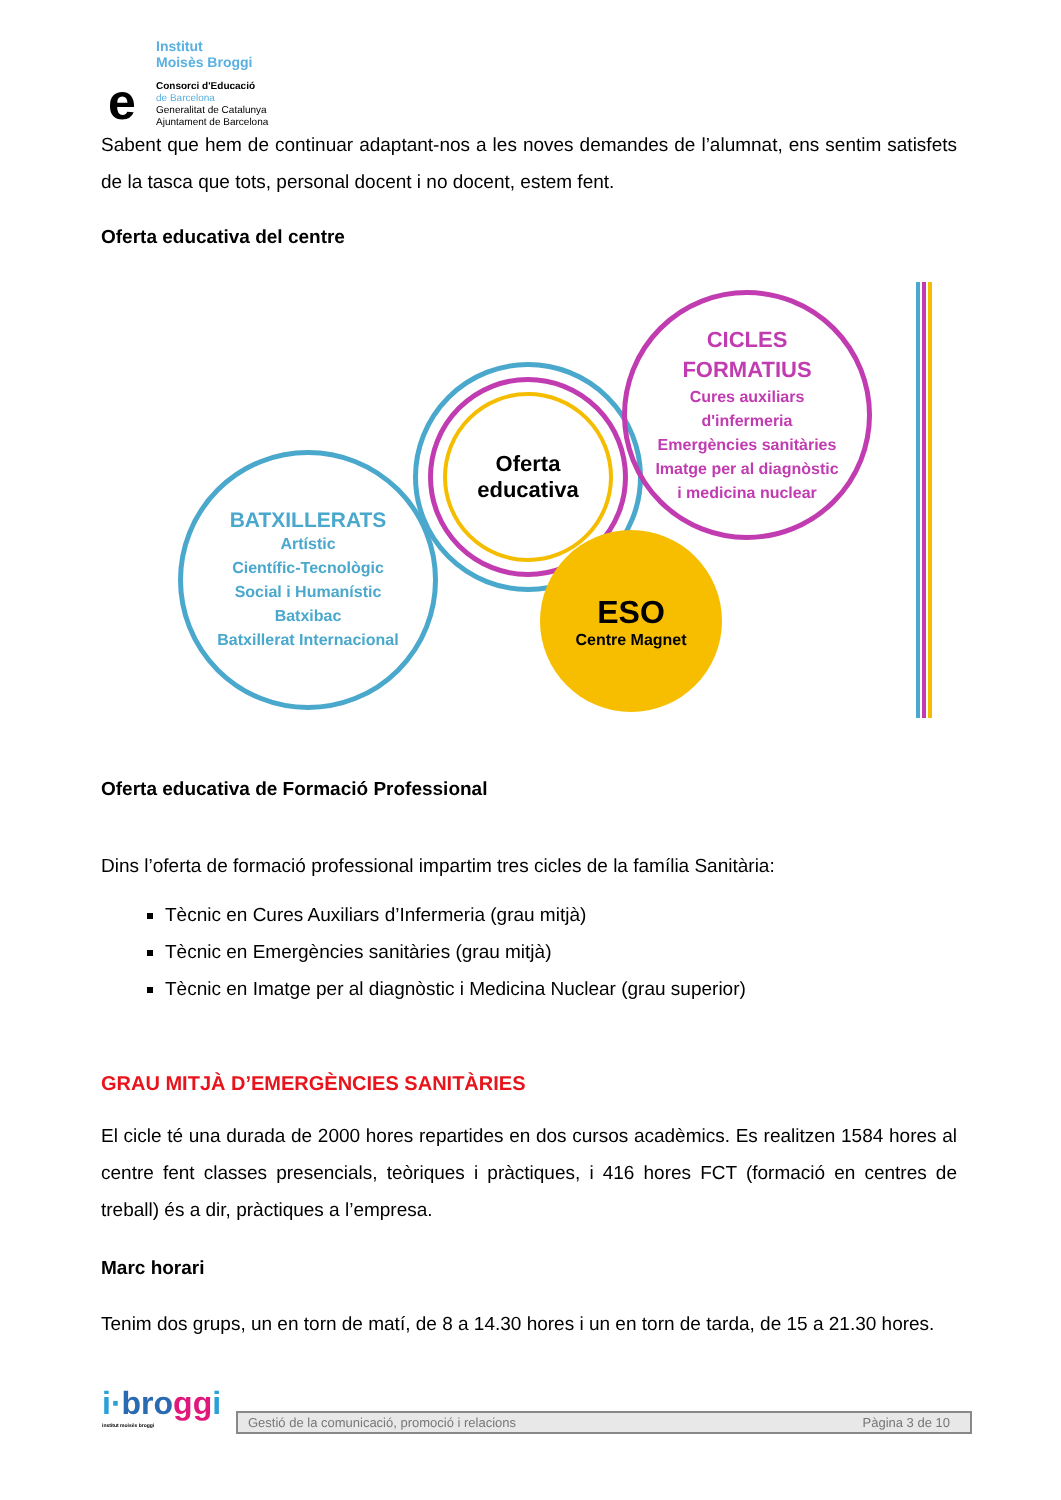Institut
Moisès Broggi
e
Consorci d'Educació
de Barcelona
Generalitat de Catalunya
Ajuntament de Barcelona
Sabent que hem de continuar adaptant-nos a les noves demandes de l’alumnat, ens sentim satisfets de la tasca que tots, personal docent i no docent, estem fent.
Oferta educativa del centre
BATXILLERATS
Artístic
Científic-Tecnològic
Social i Humanístic
Batxibac
Batxillerat Internacional
Oferta
educativa
CICLES
FORMATIUS
Cures auxiliars
d'infermeria
Emergències sanitàries
Imatge per al diagnòstic
i medicina nuclear
ESO
Centre Magnet
Oferta educativa de Formació Professional
Dins l’oferta de formació professional impartim tres cicles de la família Sanitària:
Tècnic en Cures Auxiliars d’Infermeria (grau mitjà)
Tècnic en Emergències sanitàries (grau mitjà)
Tècnic en Imatge per al diagnòstic i Medicina Nuclear (grau superior)
GRAU MITJÀ D’EMERGÈNCIES SANITÀRIES
El cicle té una durada de 2000 hores repartides en dos cursos acadèmics. Es realitzen 1584 hores al centre fent classes presencials, teòriques i pràctiques, i 416 hores FCT (formació en centres de treball) és a dir, pràctiques a l’empresa.
Marc horari
Tenim dos grups, un en torn de matí, de 8 a 14.30 hores i un en torn de tarda, de 15 a 21.30 hores.
i·bro ggi
institut moisès broggi
Gestió de la comunicació, promoció i relacions Pàgina 3 de 10